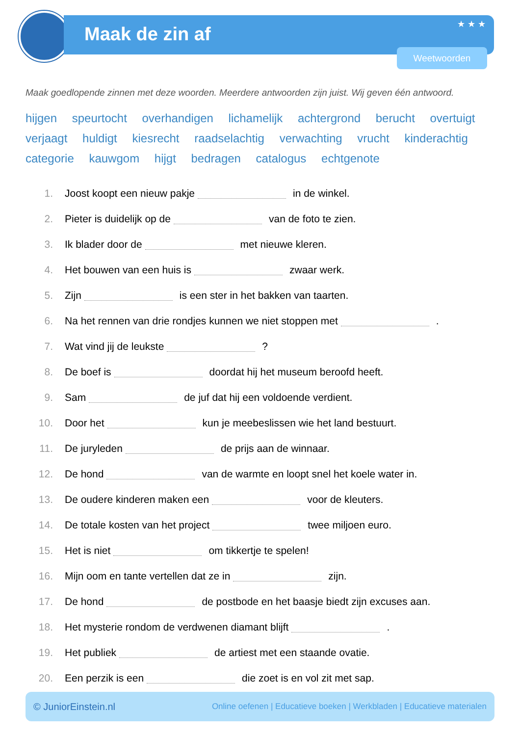Maak de zin af ★ ★ ★
Weetwoorden
Maak goedlopende zinnen met deze woorden. Meerdere antwoorden zijn juist. Wij geven één antwoord.
hijgen speurtocht overhandigen lichamelijk achtergrond berucht overtuigt verjaagt huldigt kiesrecht raadselachtig verwachting vrucht kinderachtig categorie kauwgom hijgt bedragen catalogus echtgenote
1. Joost koopt een nieuw pakje in de winkel.
2. Pieter is duidelijk op de van de foto te zien.
3. Ik blader door de met nieuwe kleren.
4. Het bouwen van een huis is zwaar werk.
5. Zijn is een ster in het bakken van taarten.
6. Na het rennen van drie rondjes kunnen we niet stoppen met .
7. Wat vind jij de leukste ?
8. De boef is doordat hij het museum beroofd heeft.
9. Sam de juf dat hij een voldoende verdient.
10. Door het kun je meebeslissen wie het land bestuurt.
11. De juryleden de prijs aan de winnaar.
12. De hond van de warmte en loopt snel het koele water in.
13. De oudere kinderen maken een voor de kleuters.
14. De totale kosten van het project twee miljoen euro.
15. Het is niet om tikkertje te spelen!
16. Mijn oom en tante vertellen dat ze in zijn.
17. De hond de postbode en het baasje biedt zijn excuses aan.
18. Het mysterie rondom de verdwenen diamant blijft .
19. Het publiek de artiest met een staande ovatie.
20. Een perzik is een die zoet is en vol zit met sap.
© JuniorEinstein.nl Online oefenen | Educatieve boeken | Werkbladen | Educatieve materialen